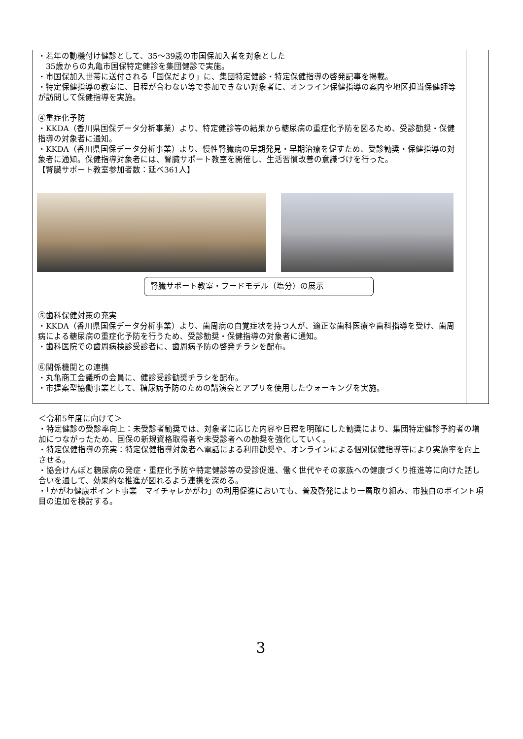| ・若年の動機付け健診として、35～39歳の市国保加入者を対象とした 35歳からの丸亀市国保特定健診を集団健診で実施。 ・市国保加入世帯に送付される「国保だより」に、集団特定健診・特定保健指導の啓発記事を掲載。 ・特定保健指導の教室に、日程が合わない等で参加できない対象者に、オンライン保健指導の案内や地区担当保健師等が訪問して保健指導を実施。 ④重症化予防 ・KKDA（香川県国保データ分析事業）より、特定健診等の結果から糖尿病の重症化予防を図るため、受診勧奨・保健指導の対象者に通知。 ・KKDA（香川県国保データ分析事業）より、慢性腎臓病の早期発見・早期治療を促すため、受診勧奨・保健指導の対象者に通知。保健指導対象者には、腎臓サポート教室を開催し、生活習慣改善の意識づけを行った。 【腎臓サポート教室参加者数：延べ361人】 腎臓サポート教室・フードモデル（塩分）の展示 ⑤歯科保健対策の充実 ・KKDA（香川県国保データ分析事業）より、歯周病の自覚症状を持つ人が、適正な歯科医療や歯科指導を受け、歯周病による糖尿病の重症化予防を行うため、受診勧奨・保健指導の対象者に通知。 ・歯科医院での歯周病検診受診者に、歯周病予防の啓発チラシを配布。 ⑥関係機関との連携 ・丸亀商工会議所の会員に、健診受診勧奨チラシを配布。 ・市提案型協働事業として、糖尿病予防のための講演会とアプリを使用したウォーキングを実施。 | |
＜令和5年度に向けて＞
・特定健診の受診率向上：未受診者勧奨では、対象者に応じた内容や日程を明確にした勧奨により、集団特定健診予約者の増加につながったため、国保の新規資格取得者や未受診者への勧奨を強化していく。
・特定保健指導の充実：特定保健指導対象者へ電話による利用勧奨や、オンラインによる個別保健指導等により実施率を向上させる。
・協会けんぽと糖尿病の発症・重症化予防や特定健診等の受診促進、働く世代やその家族への健康づくり推進等に向けた話し合いを通して、効果的な推進が図れるよう連携を深める。
・「かがわ健康ポイント事業　マイチャレかがわ」の利用促進においても、普及啓発により一層取り組み、市独自のポイント項目の追加を検討する。
3